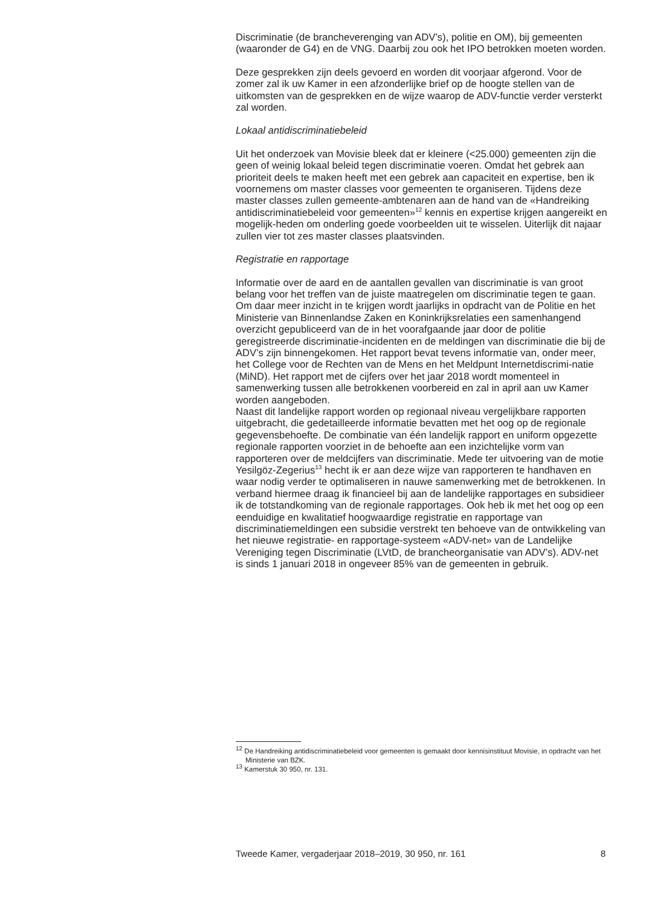Discriminatie (de brancheverenging van ADV’s), politie en OM), bij gemeenten (waaronder de G4) en de VNG. Daarbij zou ook het IPO betrokken moeten worden.
Deze gesprekken zijn deels gevoerd en worden dit voorjaar afgerond. Voor de zomer zal ik uw Kamer in een afzonderlijke brief op de hoogte stellen van de uitkomsten van de gesprekken en de wijze waarop de ADV-functie verder versterkt zal worden.
Lokaal antidiscriminatiebeleid
Uit het onderzoek van Movisie bleek dat er kleinere (<25.000) gemeenten zijn die geen of weinig lokaal beleid tegen discriminatie voeren. Omdat het gebrek aan prioriteit deels te maken heeft met een gebrek aan capaciteit en expertise, ben ik voornemens om master classes voor gemeenten te organiseren. Tijdens deze master classes zullen gemeente-ambtenaren aan de hand van de «Handreiking antidiscriminatiebeleid voor gemeenten»<sup>12</sup> kennis en expertise krijgen aangereikt en mogelijk-heden om onderling goede voorbeelden uit te wisselen. Uiterlijk dit najaar zullen vier tot zes master classes plaatsvinden.
Registratie en rapportage
Informatie over de aard en de aantallen gevallen van discriminatie is van groot belang voor het treffen van de juiste maatregelen om discriminatie tegen te gaan. Om daar meer inzicht in te krijgen wordt jaarlijks in opdracht van de Politie en het Ministerie van Binnenlandse Zaken en Koninkrijksrelaties een samenhangend overzicht gepubliceerd van de in het voorafgaande jaar door de politie geregistreerde discriminatie-incidenten en de meldingen van discriminatie die bij de ADV’s zijn binnengekomen. Het rapport bevat tevens informatie van, onder meer, het College voor de Rechten van de Mens en het Meldpunt Internetdiscrimi-natie (MiND). Het rapport met de cijfers over het jaar 2018 wordt momenteel in samenwerking tussen alle betrokkenen voorbereid en zal in april aan uw Kamer worden aangeboden.
Naast dit landelijke rapport worden op regionaal niveau vergelijkbare rapporten uitgebracht, die gedetailleerde informatie bevatten met het oog op de regionale gegevensbehoefte. De combinatie van één landelijk rapport en uniform opgezette regionale rapporten voorziet in de behoefte aan een inzichtelijke vorm van rapporteren over de meldcijfers van discriminatie. Mede ter uitvoering van de motie Yesilgöz-Zegerius<sup>13</sup> hecht ik er aan deze wijze van rapporteren te handhaven en waar nodig verder te optimaliseren in nauwe samenwerking met de betrokkenen. In verband hiermee draag ik financieel bij aan de landelijke rapportages en subsidieer ik de totstandkoming van de regionale rapportages. Ook heb ik met het oog op een eenduidige en kwalitatief hoogwaardige registratie en rapportage van discriminatiemeldingen een subsidie verstrekt ten behoeve van de ontwikkeling van het nieuwe registratie- en rapportage-systeem «ADV-net» van de Landelijke Vereniging tegen Discriminatie (LVtD, de brancheorganisatie van ADV’s). ADV-net is sinds 1 januari 2018 in ongeveer 85% van de gemeenten in gebruik.
<sup>12</sup> De Handreiking antidiscriminatiebeleid voor gemeenten is gemaakt door kennisinstituut Movisie, in opdracht van het Ministerie van BZK.
<sup>13</sup> Kamerstuk 30 950, nr. 131.
Tweede Kamer, vergaderjaar 2018–2019, 30 950, nr. 161 8